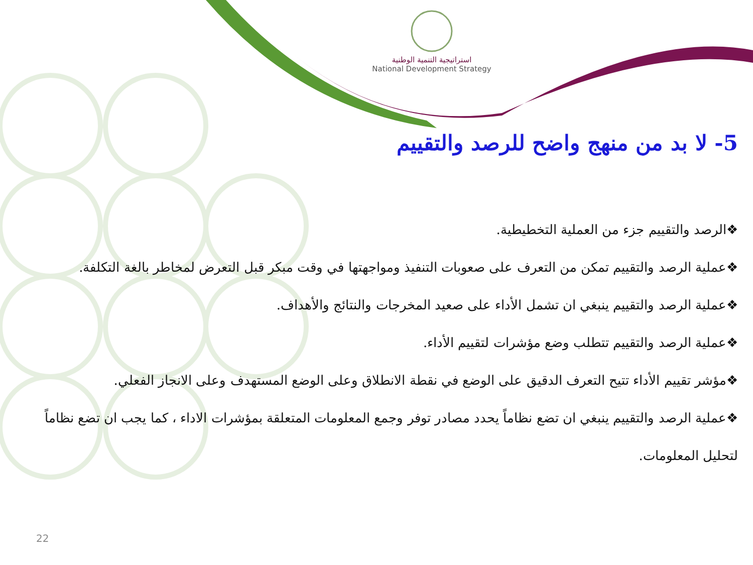استراتيجية التنمية الوطنية
National Development Strategy
5- لا بد من منهج واضح للرصد والتقييم
❖الرصد والتقييم جزء من العملية التخطيطية.
❖عملية الرصد والتقييم تمكن من التعرف على صعوبات التنفيذ ومواجهتها في وقت مبكر قبل التعرض لمخاطر بالغة التكلفة.
❖عملية الرصد والتقييم ينبغي ان تشمل الأداء على صعيد المخرجات والنتائج والأهداف.
❖عملية الرصد والتقييم تتطلب وضع مؤشرات لتقييم الأداء.
❖مؤشر تقييم الأداء تتيح التعرف الدقيق على الوضع في نقطة الانطلاق وعلى الوضع المستهدف وعلى الانجاز الفعلي.
❖عملية الرصد والتقييم ينبغي ان تضع نظاماً يحدد مصادر توفر وجمع المعلومات المتعلقة بمؤشرات الاداء ، كما يجب ان تضع نظاماً لتحليل المعلومات.
22